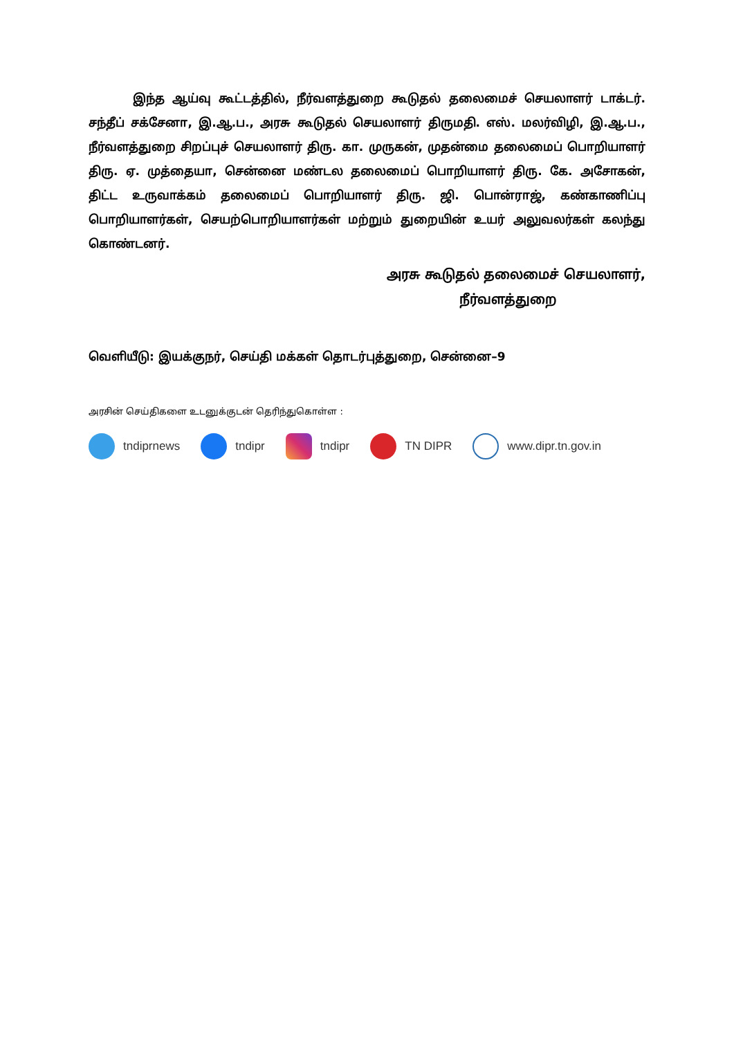இந்த ஆய்வு கூட்டத்தில், நீர்வளத்துறை கூடுதல் தலைமைச் செயலாளர் டாக்டர். சந்தீப் சக்சேனா, இ.ஆ.ப., அரசு கூடுதல் செயலாளர் திருமதி. எஸ். மலர்விழி, இ.ஆ.ப., நீர்வளத்துறை சிறப்புச் செயலாளர் திரு. கா. முருகன், முதன்மை தலைமைப் பொறியாளர் திரு. ஏ. முத்தையா, சென்னை மண்டல தலைமைப் பொறியாளர் திரு. கே. அசோகன், திட்ட உருவாக்கம் தலைமைப் பொறியாளர் திரு. ஜி. பொன்ராஜ், கண்காணிப்பு பொறியாளர்கள், செயற்பொறியாளர்கள் மற்றும் துறையின் உயர் அலுவலர்கள் கலந்து கொண்டனர்.
அரசு கூடுதல் தலைமைச் செயலாளர்,
நீர்வளத்துறை
வெளியீடு: இயக்குநர், செய்தி மக்கள் தொடர்புத்துறை, சென்னை–9
அரசின் செய்திகளை உடனுக்குடன் தெரிந்துகொள்ள :
tndiprnews tndipr tndipr TN DIPR www.dipr.tn.gov.in